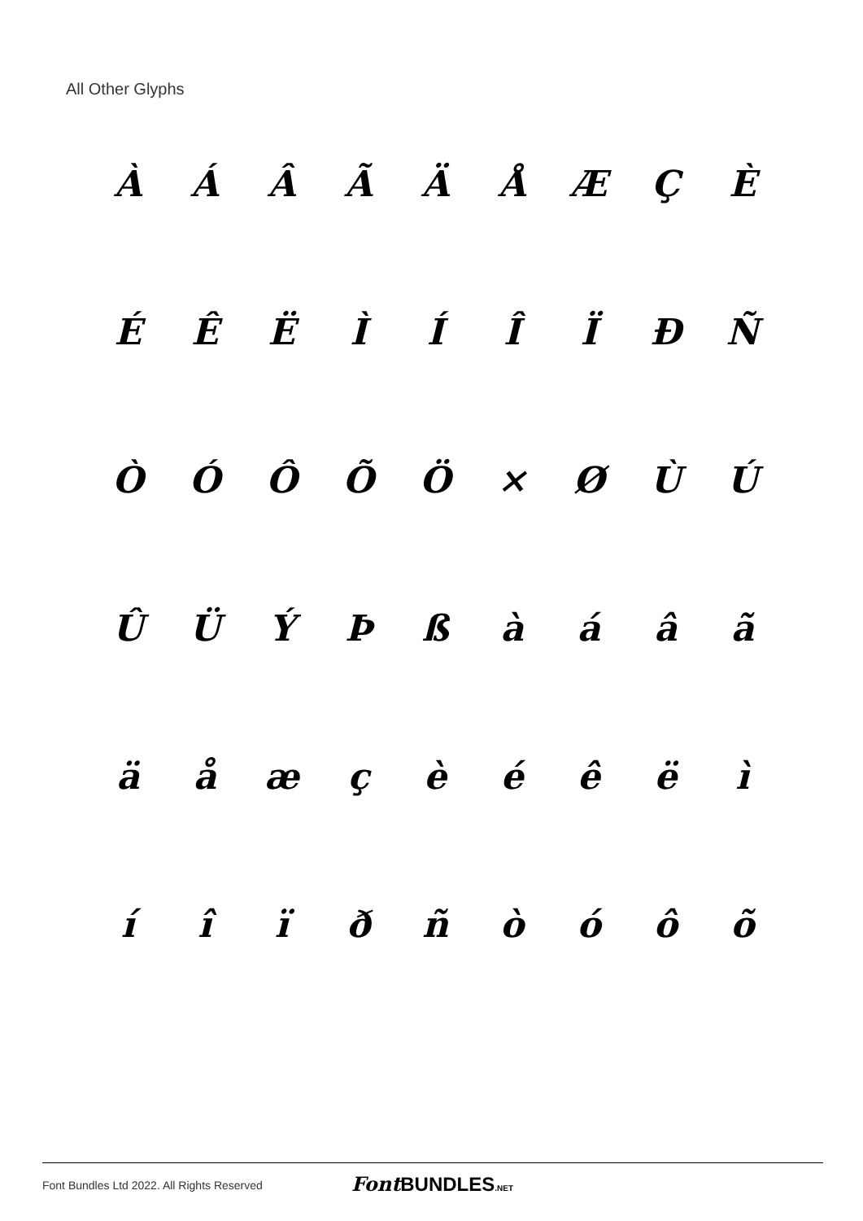All Other Glyphs
ÀÁÂÃÄÅÆÇÈ
ÉÊËÌÍÎÏÐÑ
ÒÓÔÕÖ × ØÙÚ
ÛÜÝÞßàáâã
äåæçèéêëì
íîïðñòóôõ
Font Bundles Ltd 2022. All Rights Reserved
Font BUNDLES.NET